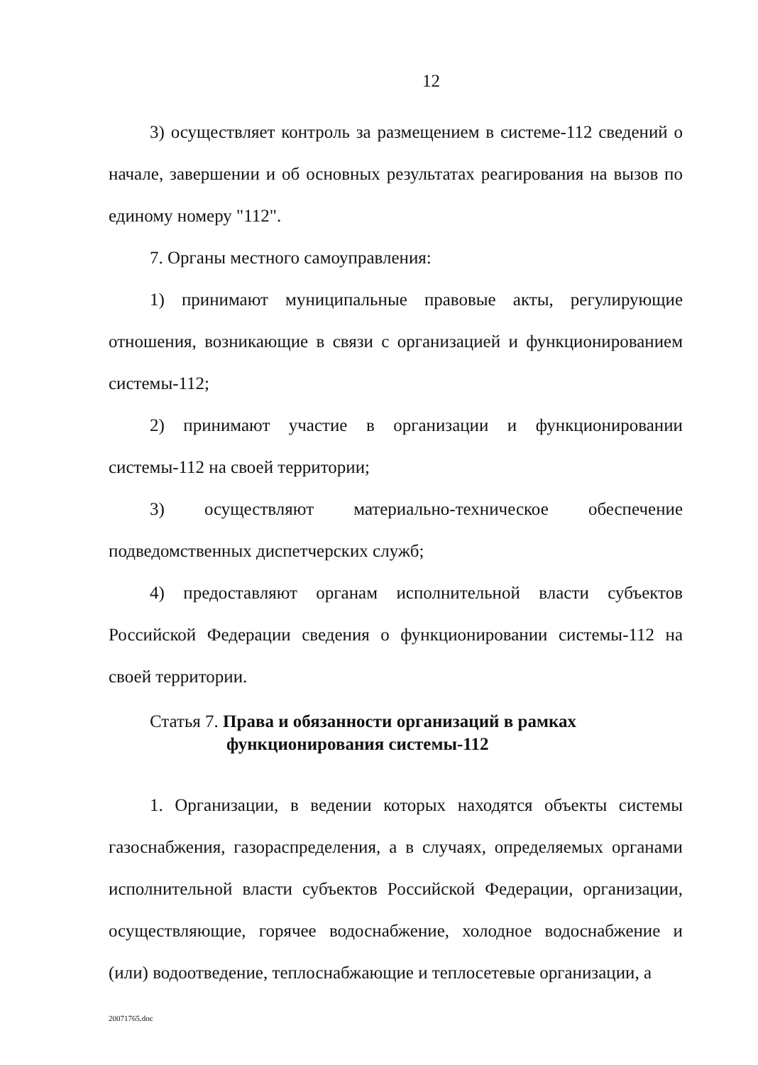12
3) осуществляет контроль за размещением в системе-112 сведений о начале, завершении и об основных результатах реагирования на вызов по единому номеру "112".
7. Органы местного самоуправления:
1) принимают муниципальные правовые акты, регулирующие отношения, возникающие в связи с организацией и функционированием системы-112;
2) принимают участие в организации и функционировании системы-112 на своей территории;
3) осуществляют материально-техническое обеспечение подведомственных диспетчерских служб;
4) предоставляют органам исполнительной власти субъектов Российской Федерации сведения о функционировании системы-112 на своей территории.
Статья 7. Права и обязанности организаций в рамках
функционирования системы-112
1. Организации, в ведении которых находятся объекты системы газоснабжения, газораспределения, а в случаях, определяемых органами исполнительной власти субъектов Российской Федерации, организации, осуществляющие, горячее водоснабжение, холодное водоснабжение и (или) водоотведение, теплоснабжающие и теплосетевые организации, а
20071765.doc